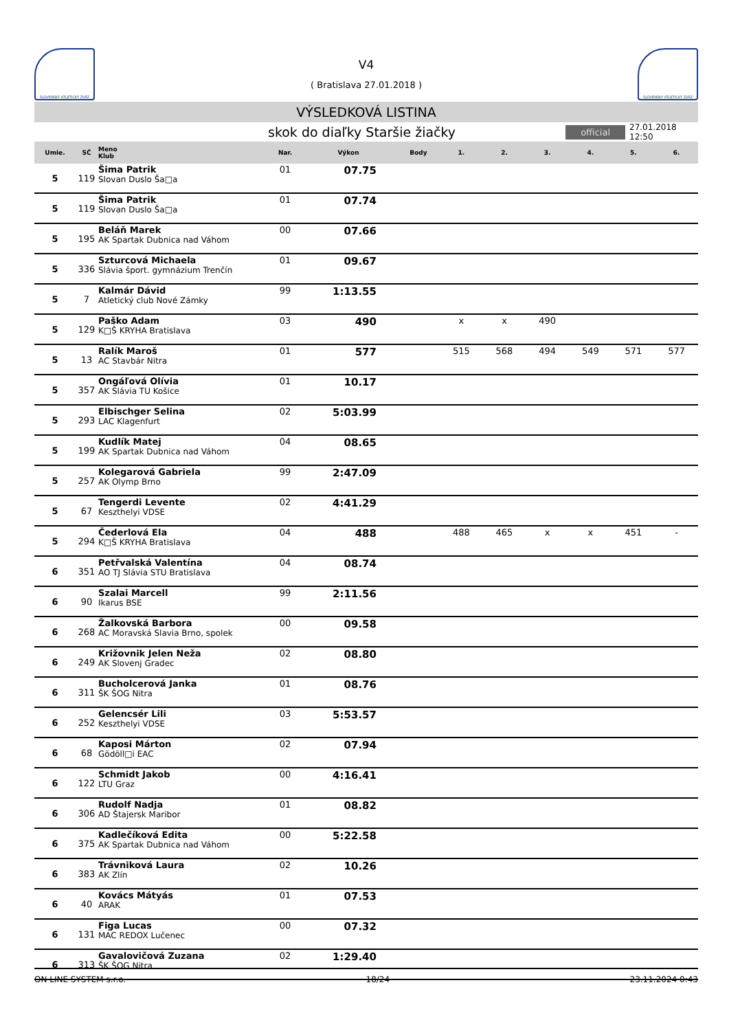SLOVENSKÝ ATLETICKÝ ZVÄZ
V4
( Bratislava 27.01.2018 )
SLOVENSKÝ ATLETICKÝ ZVÄZ
VÝSLEDKOVÁ LISTINA
skok do diaľky Staršie žiačky
official
27.01.2018 12:50
| Umie. | SČ | Meno Klub | Nar. | Výkon | Body | 1. | 2. | 3. | 4. | 5. | 6. |
| --- | --- | --- | --- | --- | --- | --- | --- | --- | --- | --- | --- |
| 5 | 119 | Šima Patrik Slovan Duslo Ša□a | 01 | 07.75 | | | | | | | |
| 5 | 119 | Šima Patrik Slovan Duslo Ša□a | 01 | 07.74 | | | | | | | |
| 5 | 195 | Beláň Marek AK Spartak Dubnica nad Váhom | 00 | 07.66 | | | | | | | |
| 5 | 336 | Szturcová Michaela Slávia šport. gymnázium Trenčín | 01 | 09.67 | | | | | | | |
| 5 | 7 | Kalmár Dávid Atletický club Nové Zámky | 99 | 1:13.55 | | | | | | | |
| 5 | 129 | Paško Adam K□Š KRYHA Bratislava | 03 | 490 | | x | x | 490 | | | |
| 5 | 13 | Ralík Maroš AC Stavbár Nitra | 01 | 577 | | 515 | 568 | 494 | 549 | 571 | 577 |
| 5 | 357 | Ongáľová Olívia AK Slávia TU Košice | 01 | 10.17 | | | | | | | |
| 5 | 293 | Elbischger Selina LAC Klagenfurt | 02 | 5:03.99 | | | | | | | |
| 5 | 199 | Kudlík Matej AK Spartak Dubnica nad Váhom | 04 | 08.65 | | | | | | | |
| 5 | 257 | Kolegarová Gabriela AK Olymp Brno | 99 | 2:47.09 | | | | | | | |
| 5 | 67 | Tengerdi Levente Keszthelyi VDSE | 02 | 4:41.29 | | | | | | | |
| 5 | 294 | Čederlová Ela K□Š KRYHA Bratislava | 04 | 488 | | 488 | 465 | x | x | 451 | - |
| 6 | 351 | Petřvalská Valentína AO TJ Slávia STU Bratislava | 04 | 08.74 | | | | | | | |
| 6 | 90 | Szalai Marcell Ikarus BSE | 99 | 2:11.56 | | | | | | | |
| 6 | 268 | Žalkovská Barbora AC Moravská Slavia Brno, spolek | 00 | 09.58 | | | | | | | |
| 6 | 249 | Križovnik Jelen Neža AK Slovenj Gradec | 02 | 08.80 | | | | | | | |
| 6 | 311 | Bucholcerová Janka ŠK ŠOG Nitra | 01 | 08.76 | | | | | | | |
| 6 | 252 | Gelencsér Lili Keszthelyi VDSE | 03 | 5:53.57 | | | | | | | |
| 6 | 68 | Kaposi Márton Gödöll□i EAC | 02 | 07.94 | | | | | | | |
| 6 | 122 | Schmidt Jakob LTU Graz | 00 | 4:16.41 | | | | | | | |
| 6 | 306 | Rudolf Nadja AD Štajersk Maribor | 01 | 08.82 | | | | | | | |
| 6 | 375 | Kadlečíková Edita AK Spartak Dubnica nad Váhom | 00 | 5:22.58 | | | | | | | |
| 6 | 383 | Trávniková Laura AK Zlín | 02 | 10.26 | | | | | | | |
| 6 | 40 | Kovács Mátyás ARAK | 01 | 07.53 | | | | | | | |
| 6 | 131 | Figa Lucas MAC REDOX Lučenec | 00 | 07.32 | | | | | | | |
| 6 | 313 | Gavalovičová Zuzana ŠK ŠOG Nitra | 02 | 1:29.40 | | | | | | | |
ON LINE SYSTEM s.r.o. 18/24 23.11.2024 0:43